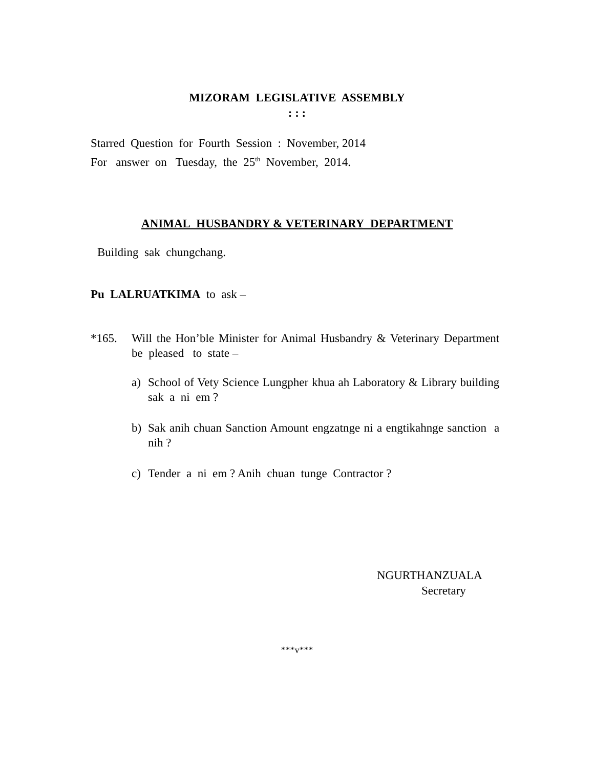MIZORAM LEGISLATIVE ASSEMBLY
: : :
Starred Question for Fourth Session : November, 2014
For answer on Tuesday, the 25<sup>th</sup> November, 2014.
ANIMAL HUSBANDRY & VETERINARY DEPARTMENT
Building sak chungchang.
Pu LALRUATKIMA to ask –
*165. Will the Hon’ble Minister for Animal Husbandry & Veterinary Department be pleased to state –
a) School of Vety Science Lungpher khua ah Laboratory & Library building sak a ni em ?
b) Sak anih chuan Sanction Amount engzatnge ni a engtikahnge sanction a nih ?
c) Tender a ni em ? Anih chuan tunge Contractor ?
NGURTHANZUALA
Secretary
***v***